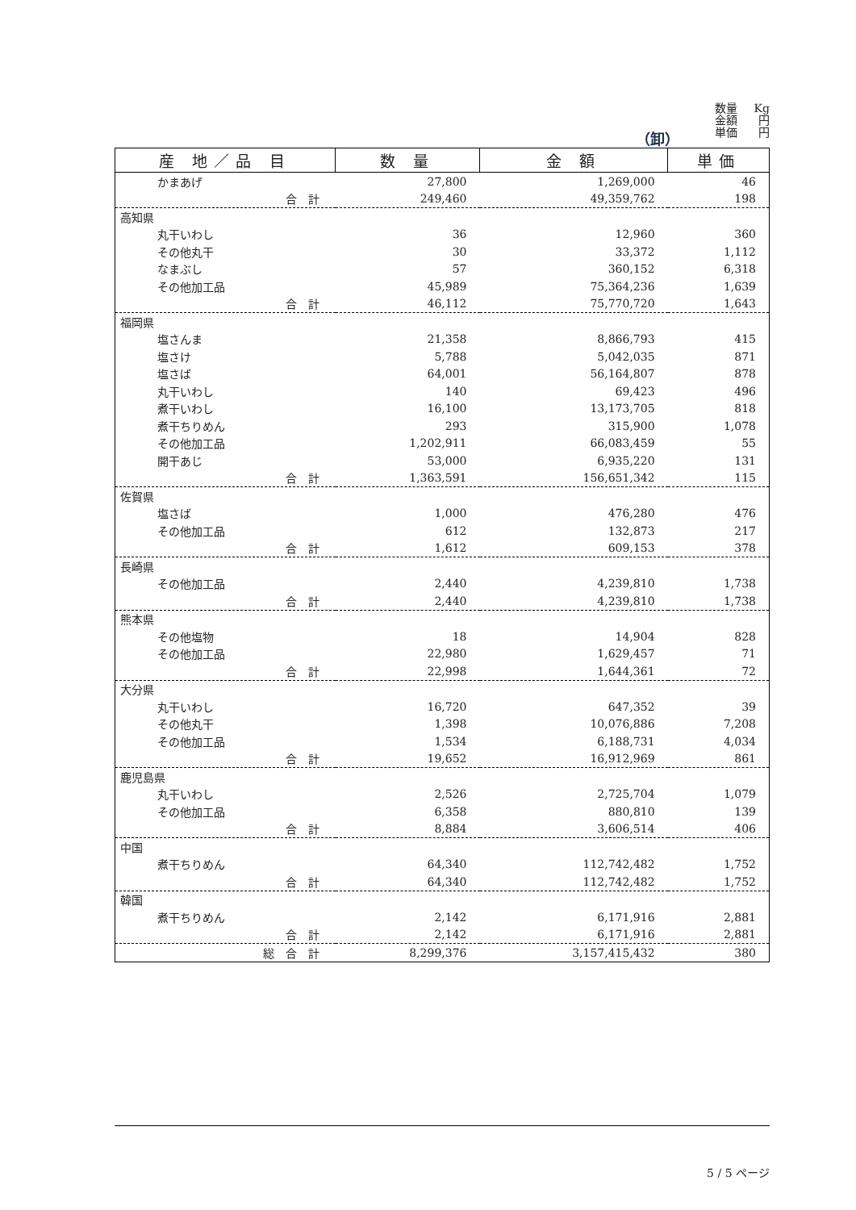数量 Kg
金額 円
単価 円
（卸）
| 産 地／品 目 | 数 量 | 金 額 | 単価 |
| --- | --- | --- | --- |
| かまあげ | 27,800 | 1,269,000 | 46 |
| 合 計 | 249,460 | 49,359,762 | 198 |
| 高知県 | | | |
| 丸干いわし | 36 | 12,960 | 360 |
| その他丸干 | 30 | 33,372 | 1,112 |
| なまぶし | 57 | 360,152 | 6,318 |
| その他加工品 | 45,989 | 75,364,236 | 1,639 |
| 合 計 | 46,112 | 75,770,720 | 1,643 |
| 福岡県 | | | |
| 塩さんま | 21,358 | 8,866,793 | 415 |
| 塩さけ | 5,788 | 5,042,035 | 871 |
| 塩さば | 64,001 | 56,164,807 | 878 |
| 丸干いわし | 140 | 69,423 | 496 |
| 煮干いわし | 16,100 | 13,173,705 | 818 |
| 煮干ちりめん | 293 | 315,900 | 1,078 |
| その他加工品 | 1,202,911 | 66,083,459 | 55 |
| 開干あじ | 53,000 | 6,935,220 | 131 |
| 合 計 | 1,363,591 | 156,651,342 | 115 |
| 佐賀県 | | | |
| 塩さば | 1,000 | 476,280 | 476 |
| その他加工品 | 612 | 132,873 | 217 |
| 合 計 | 1,612 | 609,153 | 378 |
| 長崎県 | | | |
| その他加工品 | 2,440 | 4,239,810 | 1,738 |
| 合 計 | 2,440 | 4,239,810 | 1,738 |
| 熊本県 | | | |
| その他塩物 | 18 | 14,904 | 828 |
| その他加工品 | 22,980 | 1,629,457 | 71 |
| 合 計 | 22,998 | 1,644,361 | 72 |
| 大分県 | | | |
| 丸干いわし | 16,720 | 647,352 | 39 |
| その他丸干 | 1,398 | 10,076,886 | 7,208 |
| その他加工品 | 1,534 | 6,188,731 | 4,034 |
| 合 計 | 19,652 | 16,912,969 | 861 |
| 鹿児島県 | | | |
| 丸干いわし | 2,526 | 2,725,704 | 1,079 |
| その他加工品 | 6,358 | 880,810 | 139 |
| 合 計 | 8,884 | 3,606,514 | 406 |
| 中国 | | | |
| 煮干ちりめん | 64,340 | 112,742,482 | 1,752 |
| 合 計 | 64,340 | 112,742,482 | 1,752 |
| 韓国 | | | |
| 煮干ちりめん | 2,142 | 6,171,916 | 2,881 |
| 合 計 | 2,142 | 6,171,916 | 2,881 |
| 総 合 計 | 8,299,376 | 3,157,415,432 | 380 |
5 / 5 ページ